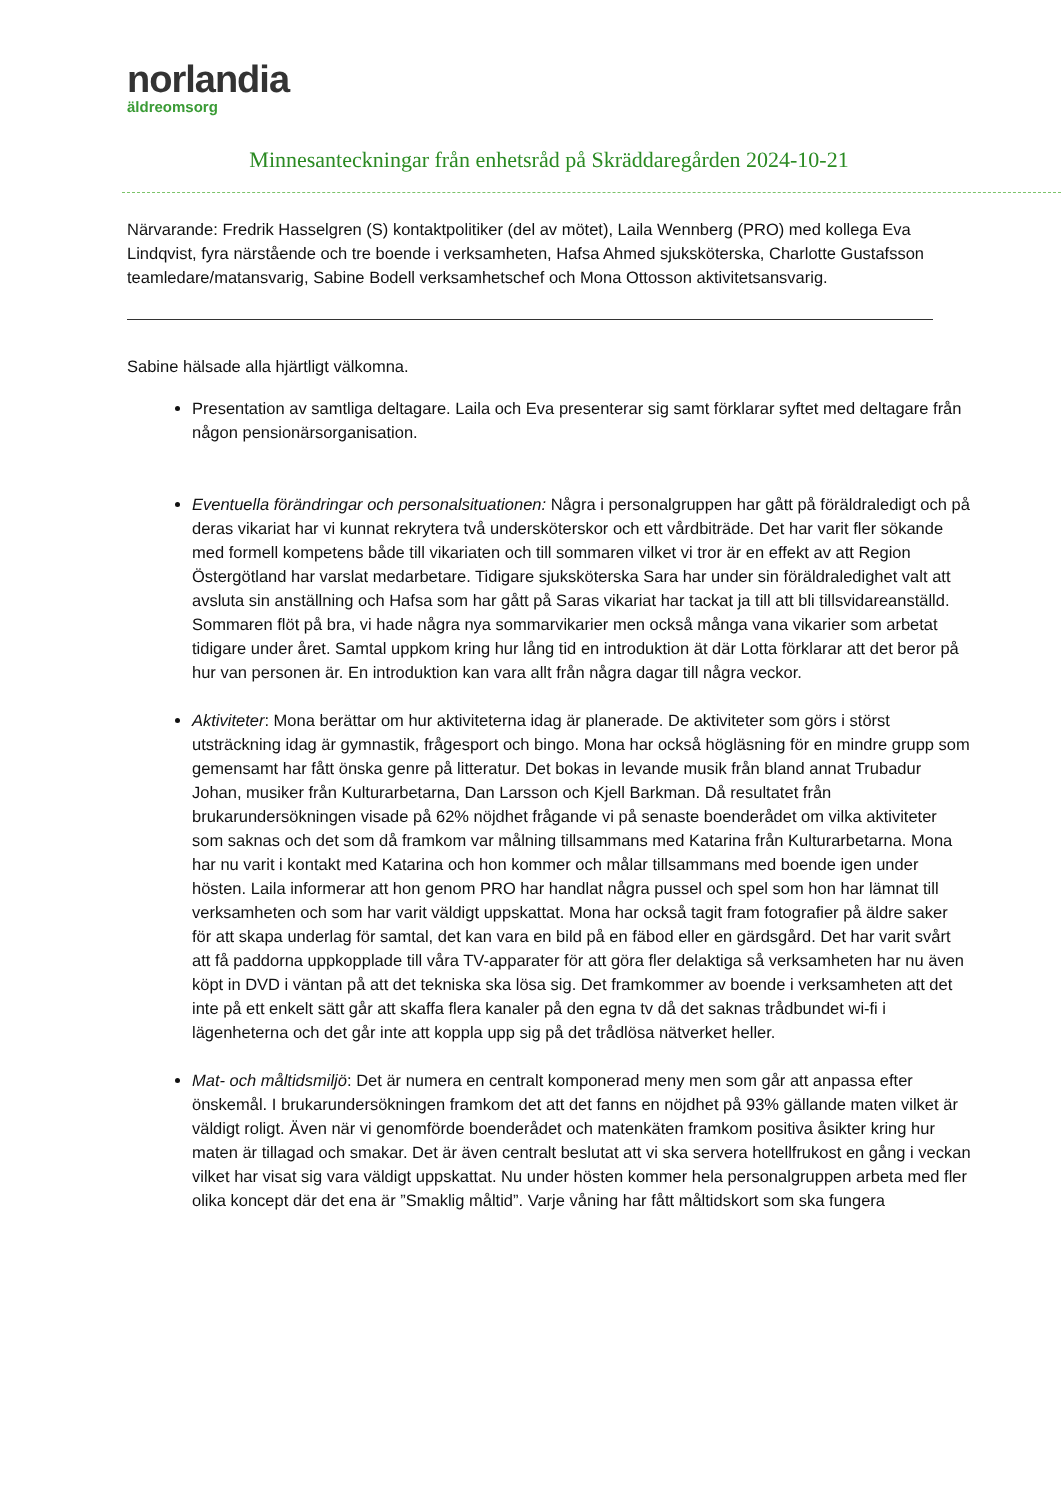norlandia
äldreomsorg
Minnesanteckningar från enhetsråd på Skräddaregården 2024-10-21
Närvarande: Fredrik Hasselgren (S) kontaktpolitiker (del av mötet), Laila Wennberg (PRO) med kollega Eva Lindqvist, fyra närstående och tre boende i verksamheten, Hafsa Ahmed sjuksköterska, Charlotte Gustafsson teamledare/matansvarig, Sabine Bodell verksamhetschef och Mona Ottosson aktivitetsansvarig.
Sabine hälsade alla hjärtligt välkomna.
Presentation av samtliga deltagare. Laila och Eva presenterar sig samt förklarar syftet med deltagare från någon pensionärsorganisation.
Eventuella förändringar och personalsituationen: Några i personalgruppen har gått på föräldraledigt och på deras vikariat har vi kunnat rekrytera två undersköterskor och ett vårdbiträde. Det har varit fler sökande med formell kompetens både till vikariaten och till sommaren vilket vi tror är en effekt av att Region Östergötland har varslat medarbetare. Tidigare sjuksköterska Sara har under sin föräldraledighet valt att avsluta sin anställning och Hafsa som har gått på Saras vikariat har tackat ja till att bli tillsvidareanställd. Sommaren flöt på bra, vi hade några nya sommarvikarier men också många vana vikarier som arbetat tidigare under året. Samtal uppkom kring hur lång tid en introduktion ät där Lotta förklarar att det beror på hur van personen är. En introduktion kan vara allt från några dagar till några veckor.
Aktiviteter: Mona berättar om hur aktiviteterna idag är planerade. De aktiviteter som görs i störst utsträckning idag är gymnastik, frågesport och bingo. Mona har också högläsning för en mindre grupp som gemensamt har fått önska genre på litteratur. Det bokas in levande musik från bland annat Trubadur Johan, musiker från Kulturarbetarna, Dan Larsson och Kjell Barkman. Då resultatet från brukarundersökningen visade på 62% nöjdhet frågande vi på senaste boenderådet om vilka aktiviteter som saknas och det som då framkom var målning tillsammans med Katarina från Kulturarbetarna. Mona har nu varit i kontakt med Katarina och hon kommer och målar tillsammans med boende igen under hösten. Laila informerar att hon genom PRO har handlat några pussel och spel som hon har lämnat till verksamheten och som har varit väldigt uppskattat. Mona har också tagit fram fotografier på äldre saker för att skapa underlag för samtal, det kan vara en bild på en fäbod eller en gärdsgård. Det har varit svårt att få paddorna uppkopplade till våra TV-apparater för att göra fler delaktiga så verksamheten har nu även köpt in DVD i väntan på att det tekniska ska lösa sig. Det framkommer av boende i verksamheten att det inte på ett enkelt sätt går att skaffa flera kanaler på den egna tv då det saknas trådbundet wi-fi i lägenheterna och det går inte att koppla upp sig på det trådlösa nätverket heller.
Mat- och måltidsmiljö: Det är numera en centralt komponerad meny men som går att anpassa efter önskemål. I brukarundersökningen framkom det att det fanns en nöjdhet på 93% gällande maten vilket är väldigt roligt. Även när vi genomförde boenderådet och matenkäten framkom positiva åsikter kring hur maten är tillagad och smakar. Det är även centralt beslutat att vi ska servera hotellfrukost en gång i veckan vilket har visat sig vara väldigt uppskattat. Nu under hösten kommer hela personalgruppen arbeta med fler olika koncept där det ena är ”Smaklig måltid”. Varje våning har fått måltidskort som ska fungera